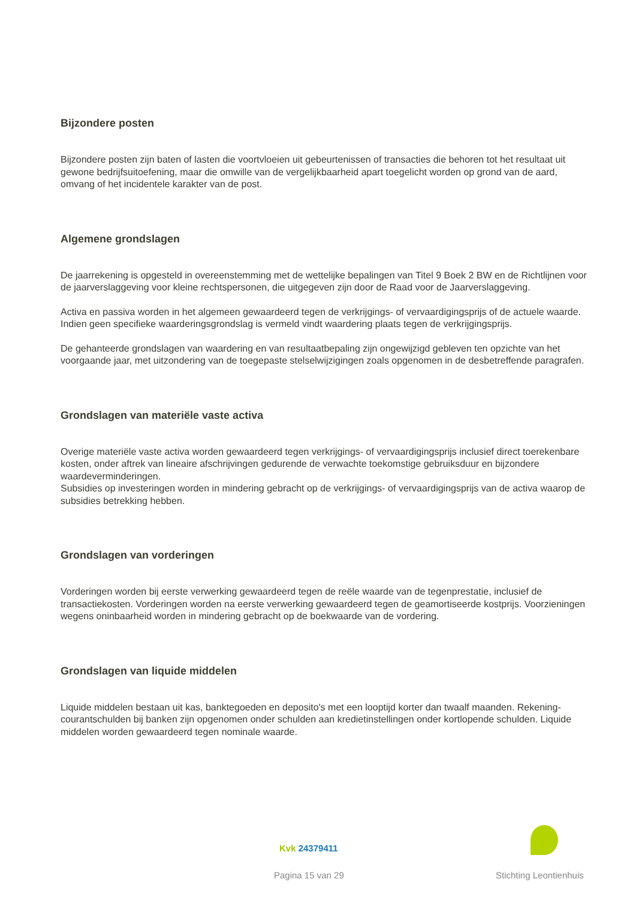Bijzondere posten
Bijzondere posten zijn baten of lasten die voortvloeien uit gebeurtenissen of transacties die behoren tot het resultaat uit gewone bedrijfsuitoefening, maar die omwille van de vergelijkbaarheid apart toegelicht worden op grond van de aard, omvang of het incidentele karakter van de post.
Algemene grondslagen
De jaarrekening is opgesteld in overeenstemming met de wettelijke bepalingen van Titel 9 Boek 2 BW en de Richtlijnen voor de jaarverslaggeving voor kleine rechtspersonen, die uitgegeven zijn door de Raad voor de Jaarverslaggeving.
Activa en passiva worden in het algemeen gewaardeerd tegen de verkrijgings- of vervaardigingsprijs of de actuele waarde. Indien geen specifieke waarderingsgrondslag is vermeld vindt waardering plaats tegen de verkrijgingsprijs.
De gehanteerde grondslagen van waardering en van resultaatbepaling zijn ongewijzigd gebleven ten opzichte van het voorgaande jaar, met uitzondering van de toegepaste stelselwijzigingen zoals opgenomen in de desbetreffende paragrafen.
Grondslagen van materiële vaste activa
Overige materiële vaste activa worden gewaardeerd tegen verkrijgings- of vervaardigingsprijs inclusief direct toerekenbare kosten, onder aftrek van lineaire afschrijvingen gedurende de verwachte toekomstige gebruiksduur en bijzondere waardeverminderingen.
Subsidies op investeringen worden in mindering gebracht op de verkrijgings- of vervaardigingsprijs van de activa waarop de subsidies betrekking hebben.
Grondslagen van vorderingen
Vorderingen worden bij eerste verwerking gewaardeerd tegen de reële waarde van de tegenprestatie, inclusief de transactiekosten. Vorderingen worden na eerste verwerking gewaardeerd tegen de geamortiseerde kostprijs. Voorzieningen wegens oninbaarheid worden in mindering gebracht op de boekwaarde van de vordering.
Grondslagen van liquide middelen
Liquide middelen bestaan uit kas, banktegoeden en deposito's met een looptijd korter dan twaalf maanden. Rekening-courantschulden bij banken zijn opgenomen onder schulden aan kredietinstellingen onder kortlopende schulden. Liquide middelen worden gewaardeerd tegen nominale waarde.
Kvk 24379411
Pagina 15 van 29 Stichting Leontienhuis